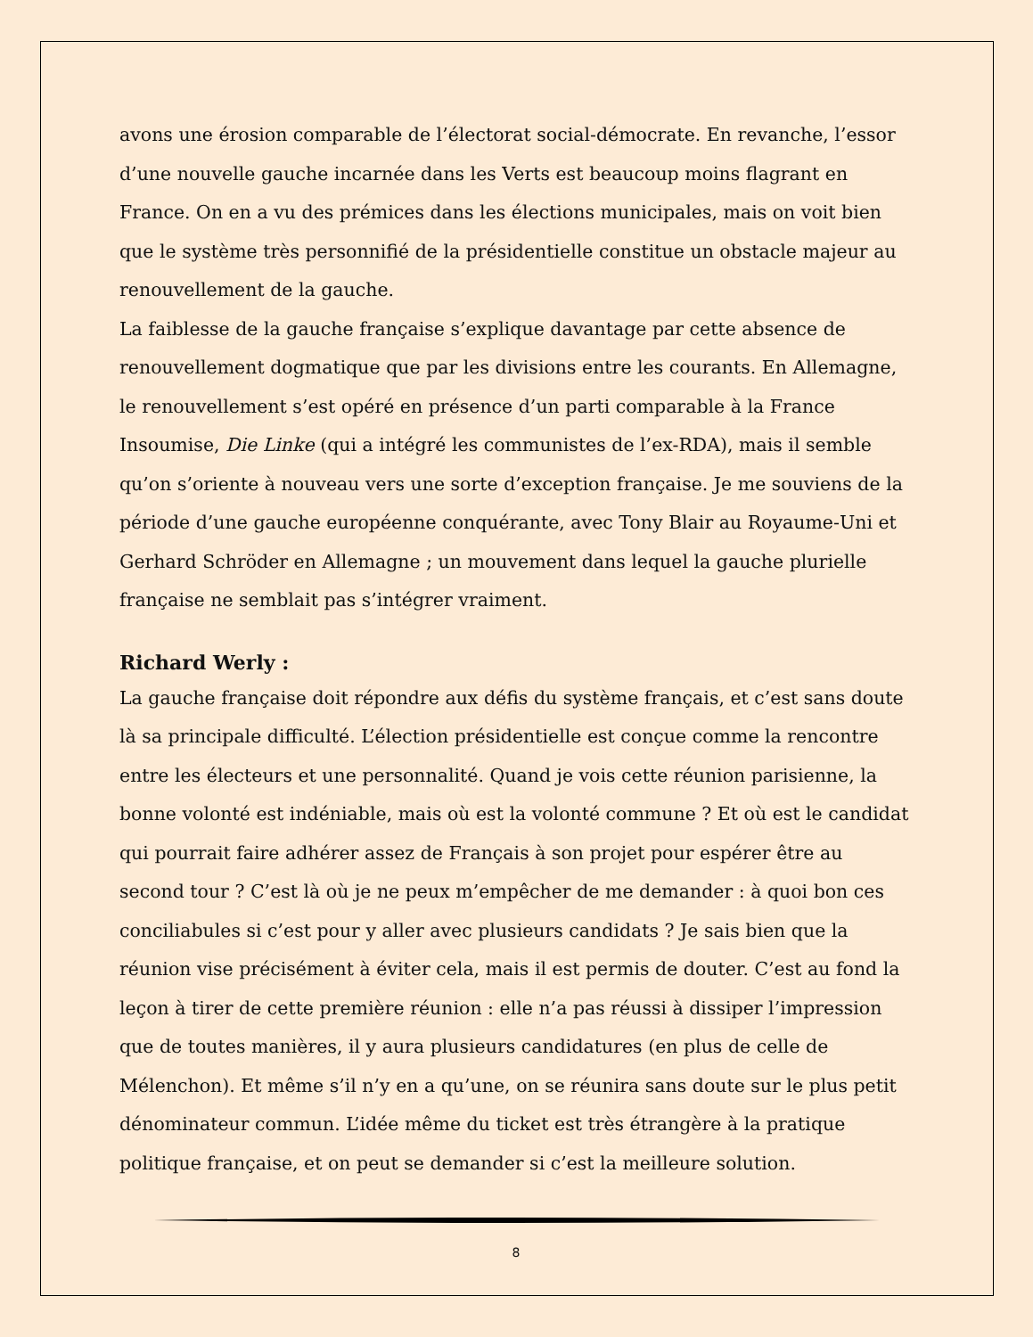avons une érosion comparable de l’électorat social-démocrate. En revanche, l’essor d’une nouvelle gauche incarnée dans les Verts est beaucoup moins flagrant en France. On en a vu des prémices dans les élections municipales, mais on voit bien que le système très personnifié de la présidentielle constitue un obstacle majeur au renouvellement de la gauche.
La faiblesse de la gauche française s’explique davantage par cette absence de renouvellement dogmatique que par les divisions entre les courants. En Allemagne, le renouvellement s’est opéré en présence d’un parti comparable à la France Insoumise, Die Linke (qui a intégré les communistes de l’ex-RDA), mais il semble qu’on s’oriente à nouveau vers une sorte d’exception française. Je me souviens de la période d’une gauche européenne conquérante, avec Tony Blair au Royaume-Uni et Gerhard Schröder en Allemagne ; un mouvement dans lequel la gauche plurielle française ne semblait pas s’intégrer vraiment.
Richard Werly :
La gauche française doit répondre aux défis du système français, et c’est sans doute là sa principale difficulté. L’élection présidentielle est conçue comme la rencontre entre les électeurs et une personnalité. Quand je vois cette réunion parisienne, la bonne volonté est indéniable, mais où est la volonté commune ? Et où est le candidat qui pourrait faire adhérer assez de Français à son projet pour espérer être au second tour ? C’est là où je ne peux m’empêcher de me demander : à quoi bon ces conciliabules si c’est pour y aller avec plusieurs candidats ? Je sais bien que la réunion vise précisément à éviter cela, mais il est permis de douter. C’est au fond la leçon à tirer de cette première réunion : elle n’a pas réussi à dissiper l’impression que de toutes manières, il y aura plusieurs candidatures (en plus de celle de Mélenchon). Et même s’il n’y en a qu’une, on se réunira sans doute sur le plus petit dénominateur commun. L’idée même du ticket est très étrangère à la pratique politique française, et on peut se demander si c’est la meilleure solution.
8